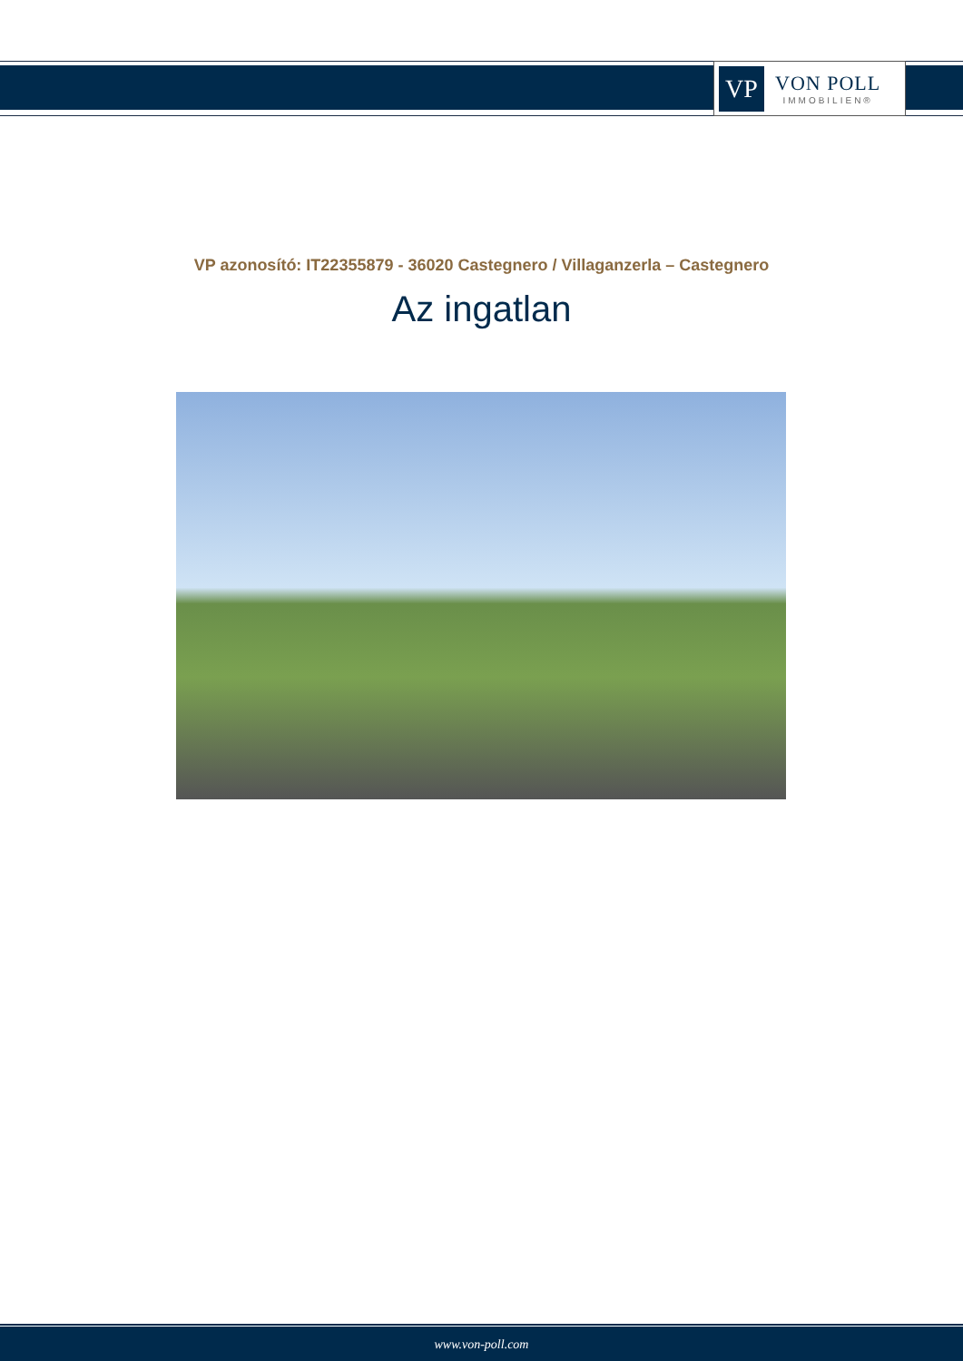VP
VON POLL
IMMOBILIEN®
VP azonosító: IT22355879 - 36020 Castegnero / Villaganzerla – Castegnero
Az ingatlan
www.von-poll.com